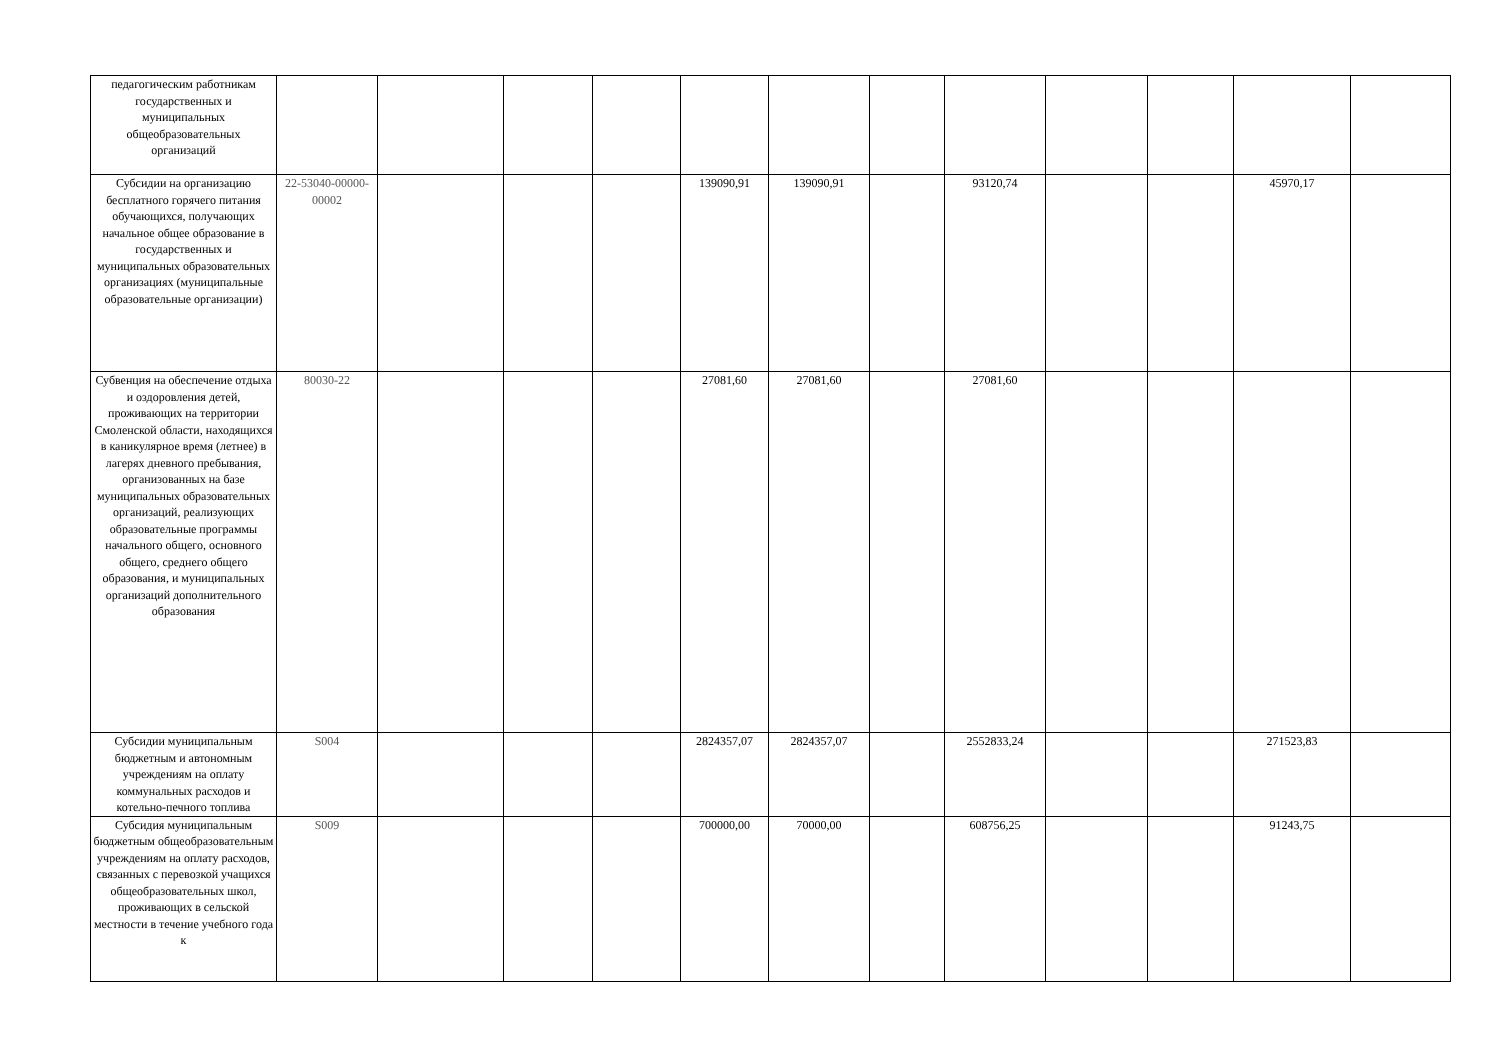| педагогическим работникам государственных и муниципальных общеобразовательных организаций | | | | | | | | | | | | |
| Субсидии на организацию бесплатного горячего питания обучающихся, получающих начальное общее образование в государственных и муниципальных образовательных организациях (муниципальные образовательные организации) | 22-53040-00000-00002 | | | | 139090,91 | 139090,91 | | 93120,74 | | | 45970,17 | |
| Субвенция на обеспечение отдыха и оздоровления детей, проживающих на территории Смоленской области, находящихся в каникулярное время (летнее) в лагерях дневного пребывания, организованных на базе муниципальных образовательных организаций, реализующих образовательные программы начального общего, основного общего, среднего общего образования, и муниципальных организаций дополнительного образования | 80030-22 | | | | 27081,60 | 27081,60 | | 27081,60 | | | | |
| Субсидии муниципальным бюджетным и автономным учреждениям на оплату коммунальных расходов и котельно-печного топлива | S004 | | | | 2824357,07 | 2824357,07 | | 2552833,24 | | | 271523,83 | |
| Субсидия муниципальным бюджетным общеобразовательным учреждениям на оплату расходов, связанных с перевозкой учащихся общеобразовательных школ, проживающих в сельской местности в течение учебного года к | S009 | | | | 700000,00 | 70000,00 | | 608756,25 | | | 91243,75 | |